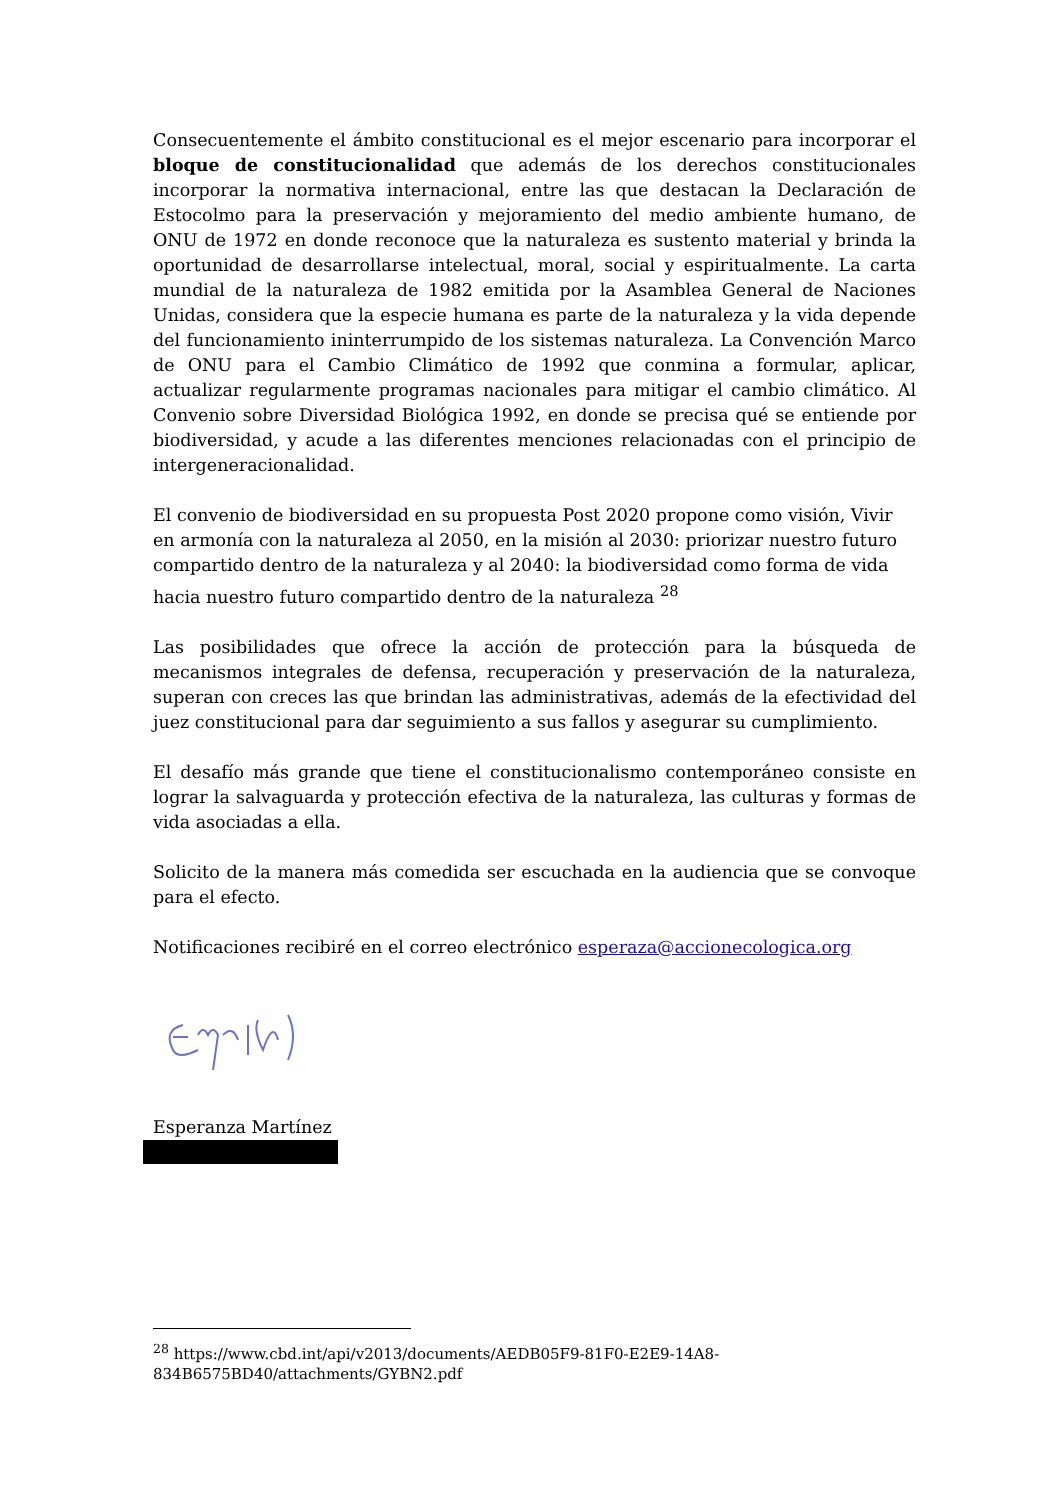Consecuentemente el ámbito constitucional es el mejor escenario para incorporar el bloque de constitucionalidad que además de los derechos constitucionales incorporar la normativa internacional, entre las que destacan la Declaración de Estocolmo para la preservación y mejoramiento del medio ambiente humano, de ONU de 1972 en donde reconoce que la naturaleza es sustento material y brinda la oportunidad de desarrollarse intelectual, moral, social y espiritualmente. La carta mundial de la naturaleza de 1982 emitida por la Asamblea General de Naciones Unidas, considera que la especie humana es parte de la naturaleza y la vida depende del funcionamiento ininterrumpido de los sistemas naturaleza. La Convención Marco de ONU para el Cambio Climático de 1992 que conmina a formular, aplicar, actualizar regularmente programas nacionales para mitigar el cambio climático. Al Convenio sobre Diversidad Biológica 1992, en donde se precisa qué se entiende por biodiversidad, y acude a las diferentes menciones relacionadas con el principio de intergeneracionalidad.
El convenio de biodiversidad en su propuesta Post 2020 propone como visión, Vivir en armonía con la naturaleza al 2050, en la misión al 2030: priorizar nuestro futuro compartido dentro de la naturaleza y al 2040: la biodiversidad como forma de vida hacia nuestro futuro compartido dentro de la naturaleza <sup>28</sup>
Las posibilidades que ofrece la acción de protección para la búsqueda de mecanismos integrales de defensa, recuperación y preservación de la naturaleza, superan con creces las que brindan las administrativas, además de la efectividad del juez constitucional para dar seguimiento a sus fallos y asegurar su cumplimiento.
El desafío más grande que tiene el constitucionalismo contemporáneo consiste en lograr la salvaguarda y protección efectiva de la naturaleza, las culturas y formas de vida asociadas a ella.
Solicito de la manera más comedida ser escuchada en la audiencia que se convoque para el efecto.
Notificaciones recibiré en el correo electrónico esperaza@accionecologica.org
Esperanza Martínez
<sup>28</sup> https://www.cbd.int/api/v2013/documents/AEDB05F9-81F0-E2E9-14A8-834B6575BD40/attachments/GYBN2.pdf